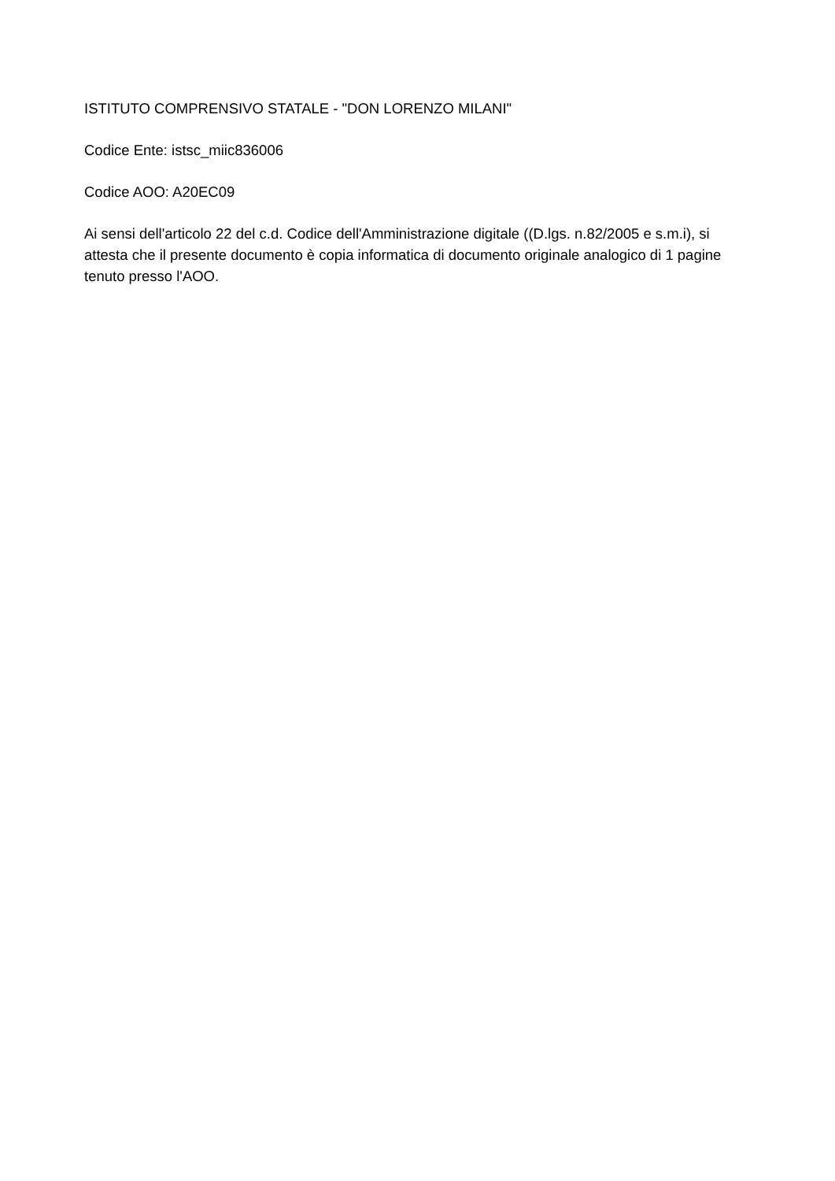ISTITUTO COMPRENSIVO STATALE - "DON LORENZO MILANI"
Codice Ente: istsc_miic836006
Codice AOO: A20EC09
Ai sensi dell'articolo 22 del c.d. Codice dell'Amministrazione digitale ((D.lgs. n.82/2005 e s.m.i), si attesta che il presente documento è copia informatica di documento originale analogico di 1 pagine tenuto presso l'AOO.